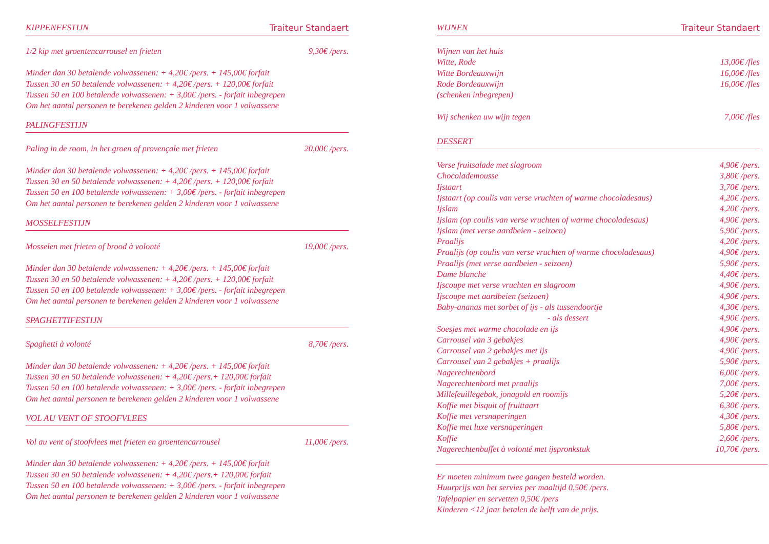KIPPENFESTIJN Traiteur Standaert
| 1/2 kip met groentencarrousel en frieten | 9,30€ /pers. |
Minder dan 30 betalende volwassenen: + 4,20€ /pers. + 145,00€ forfait
Tussen 30 en 50 betalende volwassenen: + 4,20€ /pers. + 120,00€ forfait
Tussen 50 en 100 betalende volwassenen: + 3,00€ /pers. - forfait inbegrepen
Om het aantal personen te berekenen gelden 2 kinderen voor 1 volwassene
PALINGFESTIJN
| Paling in de room, in het groen of provençale met frieten | 20,00€ /pers. |
Minder dan 30 betalende volwassenen: + 4,20€ /pers. + 145,00€ forfait
Tussen 30 en 50 betalende volwassenen: + 4,20€ /pers. + 120,00€ forfait
Tussen 50 en 100 betalende volwassenen: + 3,00€ /pers. - forfait inbegrepen
Om het aantal personen te berekenen gelden 2 kinderen voor 1 volwassene
MOSSELFESTIJN
| Mosselen met frieten of brood à volonté | 19,00€ /pers. |
Minder dan 30 betalende volwassenen: + 4,20€ /pers. + 145,00€ forfait
Tussen 30 en 50 betalende volwassenen: + 4,20€ /pers. + 120,00€ forfait
Tussen 50 en 100 betalende volwassenen: + 3,00€ /pers. - forfait inbegrepen
Om het aantal personen te berekenen gelden 2 kinderen voor 1 volwassene
SPAGHETTIFESTIJN
| Spaghetti à volonté | 8,70€ /pers. |
Minder dan 30 betalende volwassenen: + 4,20€ /pers. + 145,00€ forfait
Tussen 30 en 50 betalende volwassenen: + 4,20€ /pers.+ 120,00€ forfait
Tussen 50 en 100 betalende volwassenen: + 3,00€ /pers. - forfait inbegrepen
Om het aantal personen te berekenen gelden 2 kinderen voor 1 volwassene
VOL AU VENT OF STOOFVLEES
| Vol au vent of stoofvlees met frieten en groentencarrousel | 11,00€ /pers. |
Minder dan 30 betalende volwassenen: + 4,20€ /pers. + 145,00€ forfait
Tussen 30 en 50 betalende volwassenen: + 4,20€ /pers.+ 120,00€ forfait
Tussen 50 en 100 betalende volwassenen: + 3,00€ /pers. - forfait inbegrepen
Om het aantal personen te berekenen gelden 2 kinderen voor 1 volwassene
WIJNEN Traiteur Standaert
| Wijnen van het huis | |
| Witte, Rode | 13,00€ /fles |
| Witte Bordeauxwijn | 16,00€ /fles |
| Rode Bordeauxwijn | 16,00€ /fles |
| (schenken inbegrepen) | |
| Wij schenken uw wijn tegen | 7,00€ /fles |
DESSERT
| Verse fruitsalade met slagroom | 4,90€ /pers. |
| Chocolademousse | 3,80€ /pers. |
| Ijstaart | 3,70€ /pers. |
| Ijstaart (op coulis van verse vruchten of warme chocoladesaus) | 4,20€ /pers. |
| Ijslam | 4,20€ /pers. |
| Ijslam (op coulis van verse vruchten of warme chocoladesaus) | 4,90€ /pers. |
| Ijslam (met verse aardbeien - seizoen) | 5,90€ /pers. |
| Praalijs | 4,20€ /pers. |
| Praalijs (op coulis van verse vruchten of warme chocoladesaus) | 4,90€ /pers. |
| Praalijs (met verse aardbeien - seizoen) | 5,90€ /pers. |
| Dame blanche | 4,40€ /pers. |
| Ijscoupe met verse vruchten en slagroom | 4,90€ /pers. |
| Ijscoupe met aardbeien (seizoen) | 4,90€ /pers. |
| Baby-ananas met sorbet of ijs - als tussendoortje | 4,30€ /pers. |
| - als dessert | 4,90€ /pers. |
| Soesjes met warme chocolade en ijs | 4,90€ /pers. |
| Carrousel van 3 gebakjes | 4,90€ /pers. |
| Carrousel van 2 gebakjes met ijs | 4,90€ /pers. |
| Carrousel van 2 gebakjes + praalijs | 5,90€ /pers. |
| Nagerechtenbord | 6,00€ /pers. |
| Nagerechtenbord met praalijs | 7,00€ /pers. |
| Millefeuillegebak, jonagold en roomijs | 5,20€ /pers. |
| Koffie met bisquit of fruittaart | 6,30€ /pers. |
| Koffie met versnaperingen | 4,30€ /pers. |
| Koffie met luxe versnaperingen | 5,80€ /pers. |
| Koffie | 2,60€ /pers. |
| Nagerechtenbuffet à volonté met ijspronkstuk | 10,70€ /pers. |
Er moeten minimum twee gangen besteld worden.
Huurprijs van het servies per maaltijd 0,50€ /pers.
Tafelpapier en servetten 0,50€ /pers
Kinderen <12 jaar betalen de helft van de prijs.